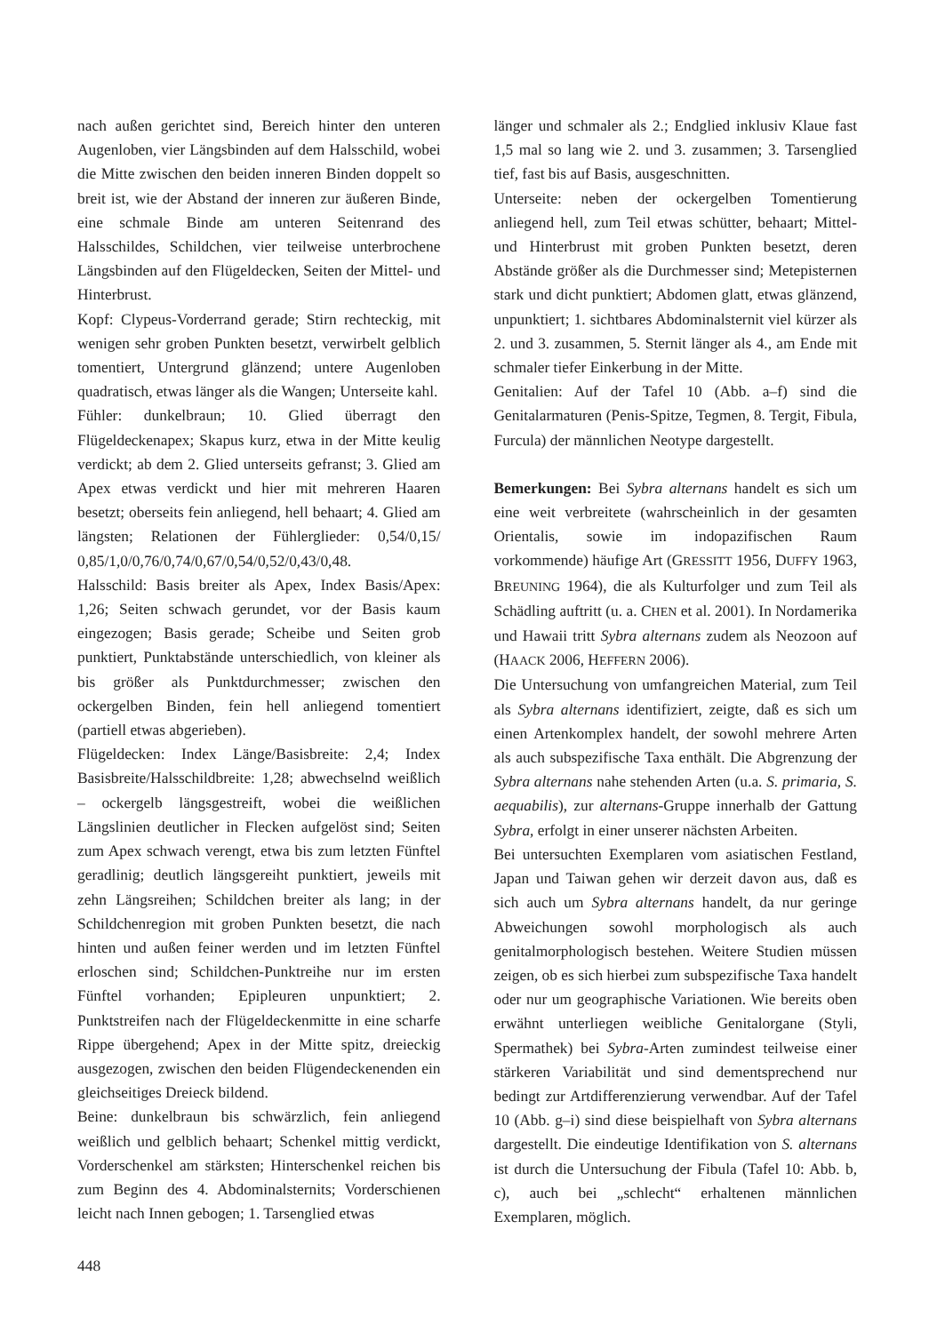nach außen gerichtet sind, Bereich hinter den unteren Augenloben, vier Längsbinden auf dem Halsschild, wobei die Mitte zwischen den beiden inneren Binden doppelt so breit ist, wie der Abstand der inneren zur äußeren Binde, eine schmale Binde am unteren Seitenrand des Halsschildes, Schildchen, vier teilweise unterbrochene Längsbinden auf den Flügeldecken, Seiten der Mittel- und Hinterbrust.
Kopf: Clypeus-Vorderrand gerade; Stirn rechteckig, mit wenigen sehr groben Punkten besetzt, verwirbelt gelblich tomentiert, Untergrund glänzend; untere Augenloben quadratisch, etwas länger als die Wangen; Unterseite kahl.
Fühler: dunkelbraun; 10. Glied überragt den Flügeldeckenapex; Skapus kurz, etwa in der Mitte keulig verdickt; ab dem 2. Glied unterseits gefranst; 3. Glied am Apex etwas verdickt und hier mit mehreren Haaren besetzt; oberseits fein anliegend, hell behaart; 4. Glied am längsten; Relationen der Fühlerglieder: 0,54/0,15/ 0,85/1,0/0,76/0,74/0,67/0,54/0,52/0,43/0,48.
Halsschild: Basis breiter als Apex, Index Basis/Apex: 1,26; Seiten schwach gerundet, vor der Basis kaum eingezogen; Basis gerade; Scheibe und Seiten grob punktiert, Punktabstände unterschiedlich, von kleiner als bis größer als Punktdurchmesser; zwischen den ockergelben Binden, fein hell anliegend tomentiert (partiell etwas abgerieben).
Flügeldecken: Index Länge/Basisbreite: 2,4; Index Basisbreite/Halsschildbreite: 1,28; abwechselnd weißlich – ockergelb längsgestreift, wobei die weißlichen Längslinien deutlicher in Flecken aufgelöst sind; Seiten zum Apex schwach verengt, etwa bis zum letzten Fünftel geradlinig; deutlich längsgereiht punktiert, jeweils mit zehn Längsreihen; Schildchen breiter als lang; in der Schildchenregion mit groben Punkten besetzt, die nach hinten und außen feiner werden und im letzten Fünftel erloschen sind; Schildchen-Punktreihe nur im ersten Fünftel vorhanden; Epipleuren unpunktiert; 2. Punktstreifen nach der Flügeldeckenmitte in eine scharfe Rippe übergehend; Apex in der Mitte spitz, dreieckig ausgezogen, zwischen den beiden Flügendeckenenden ein gleichseitiges Dreieck bildend.
Beine: dunkelbraun bis schwärzlich, fein anliegend weißlich und gelblich behaart; Schenkel mittig verdickt, Vorderschenkel am stärksten; Hinterschenkel reichen bis zum Beginn des 4. Abdominalsternits; Vorderschienen leicht nach Innen gebogen; 1. Tarsenglied etwas
länger und schmaler als 2.; Endglied inklusiv Klaue fast 1,5 mal so lang wie 2. und 3. zusammen; 3. Tarsenglied tief, fast bis auf Basis, ausgeschnitten.
Unterseite: neben der ockergelben Tomentierung anliegend hell, zum Teil etwas schütter, behaart; Mittel- und Hinterbrust mit groben Punkten besetzt, deren Abstände größer als die Durchmesser sind; Metepisternen stark und dicht punktiert; Abdomen glatt, etwas glänzend, unpunktiert; 1. sichtbares Abdominalsternit viel kürzer als 2. und 3. zusammen, 5. Sternit länger als 4., am Ende mit schmaler tiefer Einkerbung in der Mitte.
Genitalien: Auf der Tafel 10 (Abb. a–f) sind die Genitalarmaturen (Penis-Spitze, Tegmen, 8. Tergit, Fibula, Furcula) der männlichen Neotype dargestellt.
Bemerkungen: Bei Sybra alternans handelt es sich um eine weit verbreitete (wahrscheinlich in der gesamten Orientalis, sowie im indopazifischen Raum vorkommende) häufige Art (GRESSITT 1956, DUFFY 1963, BREUNING 1964), die als Kulturfolger und zum Teil als Schädling auftritt (u. a. CHEN et al. 2001). In Nordamerika und Hawaii tritt Sybra alternans zudem als Neozoon auf (HAACK 2006, HEFFERN 2006).
Die Untersuchung von umfangreichen Material, zum Teil als Sybra alternans identifiziert, zeigte, daß es sich um einen Artenkomplex handelt, der sowohl mehrere Arten als auch subspezifische Taxa enthält. Die Abgrenzung der Sybra alternans nahe stehenden Arten (u.a. S. primaria, S. aequabilis), zur alternans-Gruppe innerhalb der Gattung Sybra, erfolgt in einer unserer nächsten Arbeiten.
Bei untersuchten Exemplaren vom asiatischen Festland, Japan und Taiwan gehen wir derzeit davon aus, daß es sich auch um Sybra alternans handelt, da nur geringe Abweichungen sowohl morphologisch als auch genitalmorphologisch bestehen. Weitere Studien müssen zeigen, ob es sich hierbei zum subspezifische Taxa handelt oder nur um geographische Variationen. Wie bereits oben erwähnt unterliegen weibliche Genitalorgane (Styli, Spermathek) bei Sybra-Arten zumindest teilweise einer stärkeren Variabilität und sind dementsprechend nur bedingt zur Artdifferenzierung verwendbar. Auf der Tafel 10 (Abb. g–i) sind diese beispielhaft von Sybra alternans dargestellt. Die eindeutige Identifikation von S. alternans ist durch die Untersuchung der Fibula (Tafel 10: Abb. b, c), auch bei „schlecht“ erhaltenen männlichen Exemplaren, möglich.
448